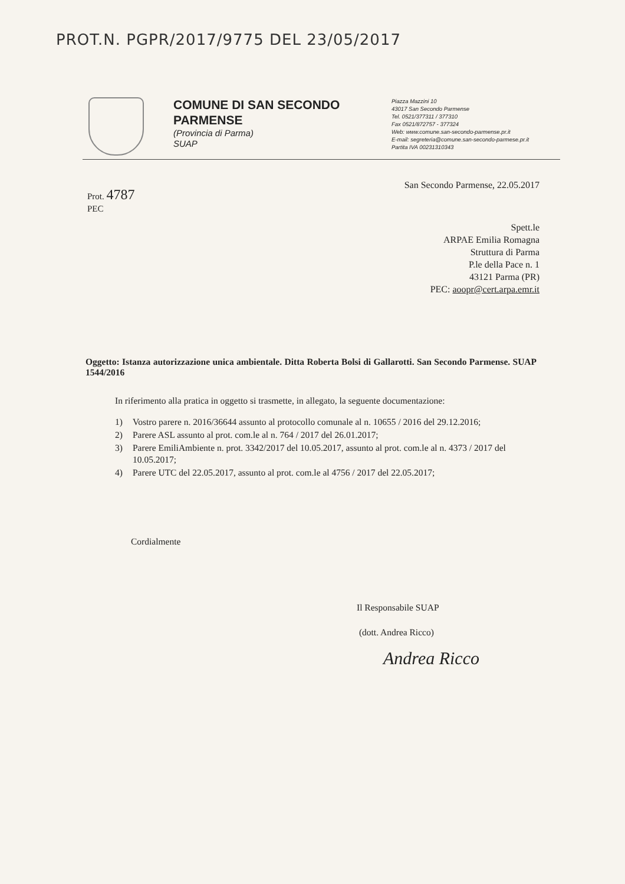PROT.N. PGPR/2017/9775 DEL 23/05/2017
COMUNE DI SAN SECONDO PARMENSE
(Provincia di Parma)
SUAP
Piazza Mazzini 10
43017 San Secondo Parmense
Tel. 0521/377311 / 377310
Fax 0521/872757 - 377324
Web: www.comune.san-secondo-parmense.pr.it
E-mail: segreteria@comune.san-secondo-parmese.pr.it
Partita IVA 00231310343
San Secondo Parmense, 22.05.2017
Prot. 4787
PEC
Spett.le
ARPAE Emilia Romagna
Struttura di Parma
P.le della Pace n. 1
43121 Parma (PR)
PEC: aoopr@cert.arpa.emr.it
Oggetto: Istanza autorizzazione unica ambientale. Ditta Roberta Bolsi di Gallarotti. San Secondo Parmense. SUAP 1544/2016
In riferimento alla pratica in oggetto si trasmette, in allegato, la seguente documentazione:
1) Vostro parere n. 2016/36644 assunto al protocollo comunale al n. 10655 / 2016 del 29.12.2016;
2) Parere ASL assunto al prot. com.le al n. 764 / 2017 del 26.01.2017;
3) Parere EmiliAmbiente n. prot. 3342/2017 del 10.05.2017, assunto al prot. com.le al n. 4373 / 2017 del 10.05.2017;
4) Parere UTC del 22.05.2017, assunto al prot. com.le al 4756 / 2017 del 22.05.2017;
Cordialmente
Il Responsabile SUAP
(dott. Andrea Ricco)
Andrea Ricco